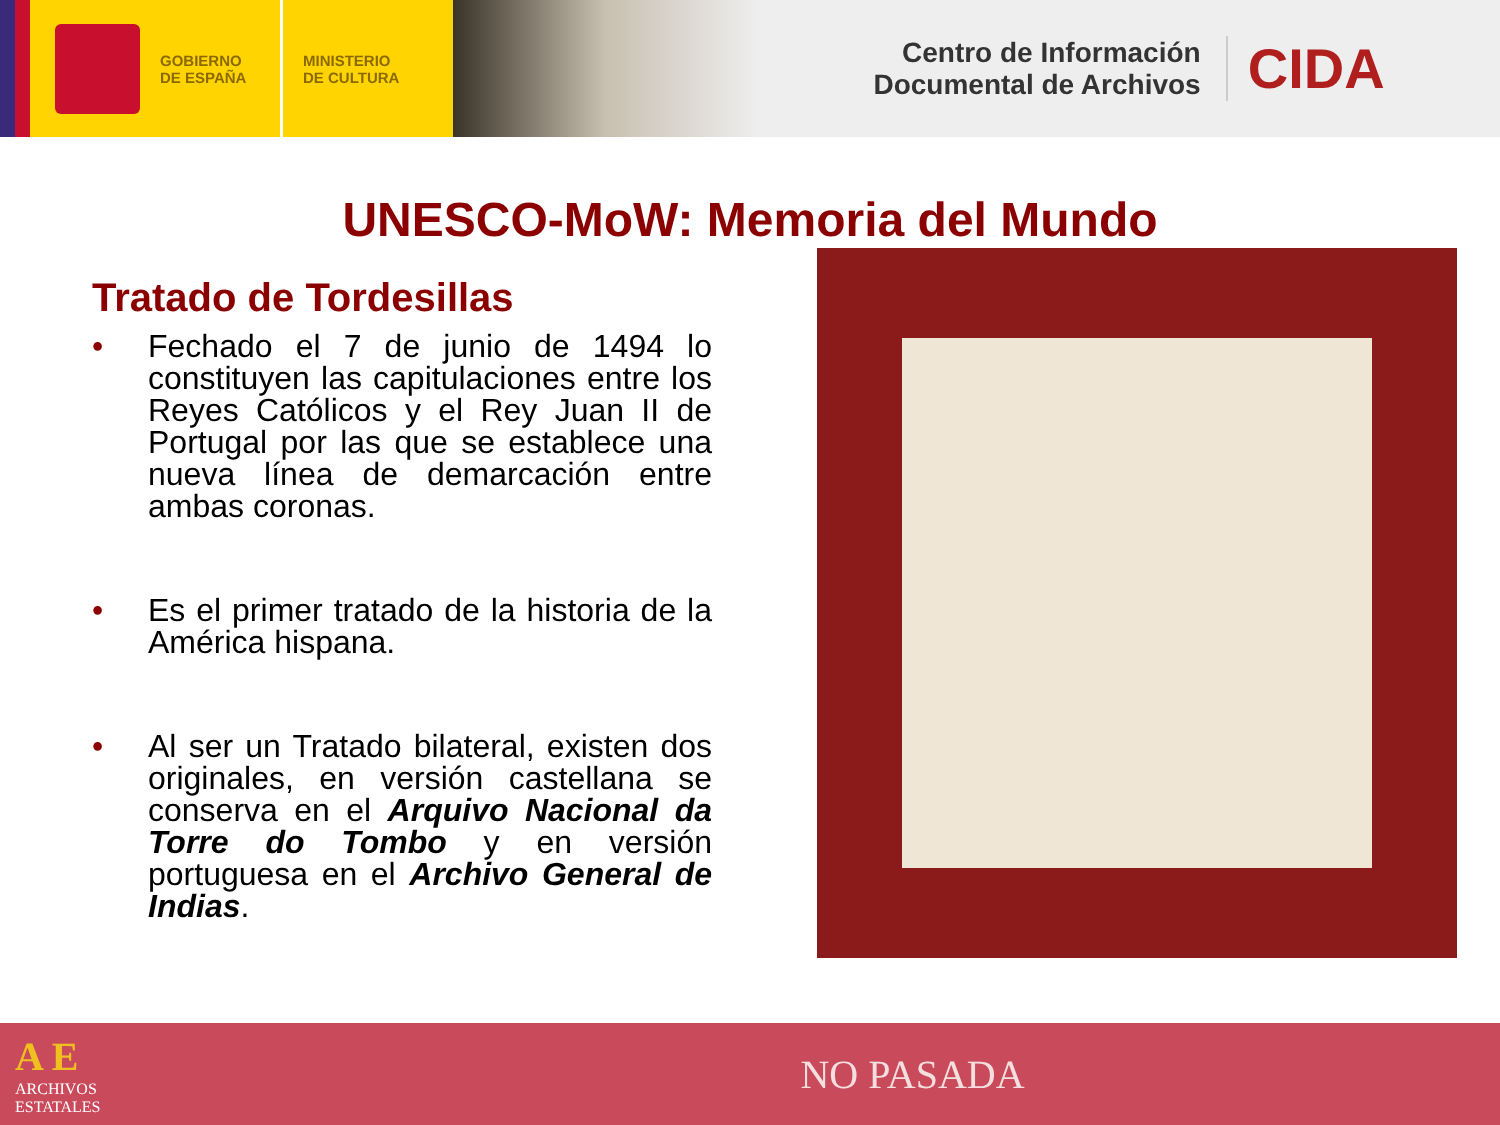GOBIERNO
DE ESPAÑA
MINISTERIO
DE CULTURA
Centro de Información
Documental de Archivos
CIDA
UNESCO-MoW: Memoria del Mundo
Tratado de Tordesillas
• Fechado el 7 de junio de 1494 lo constituyen las capitulaciones entre los Reyes Católicos y el Rey Juan II de Portugal por las que se establece una nueva línea de demarcación entre ambas coronas.
• Es el primer tratado de la historia de la América hispana.
• Al ser un Tratado bilateral, existen dos originales, en versión castellana se conserva en el Arquivo Nacional da Torre do Tombo y en versión portuguesa en el Archivo General de Indias.
A E
ARCHIVOS
ESTATALES
NO PASADA